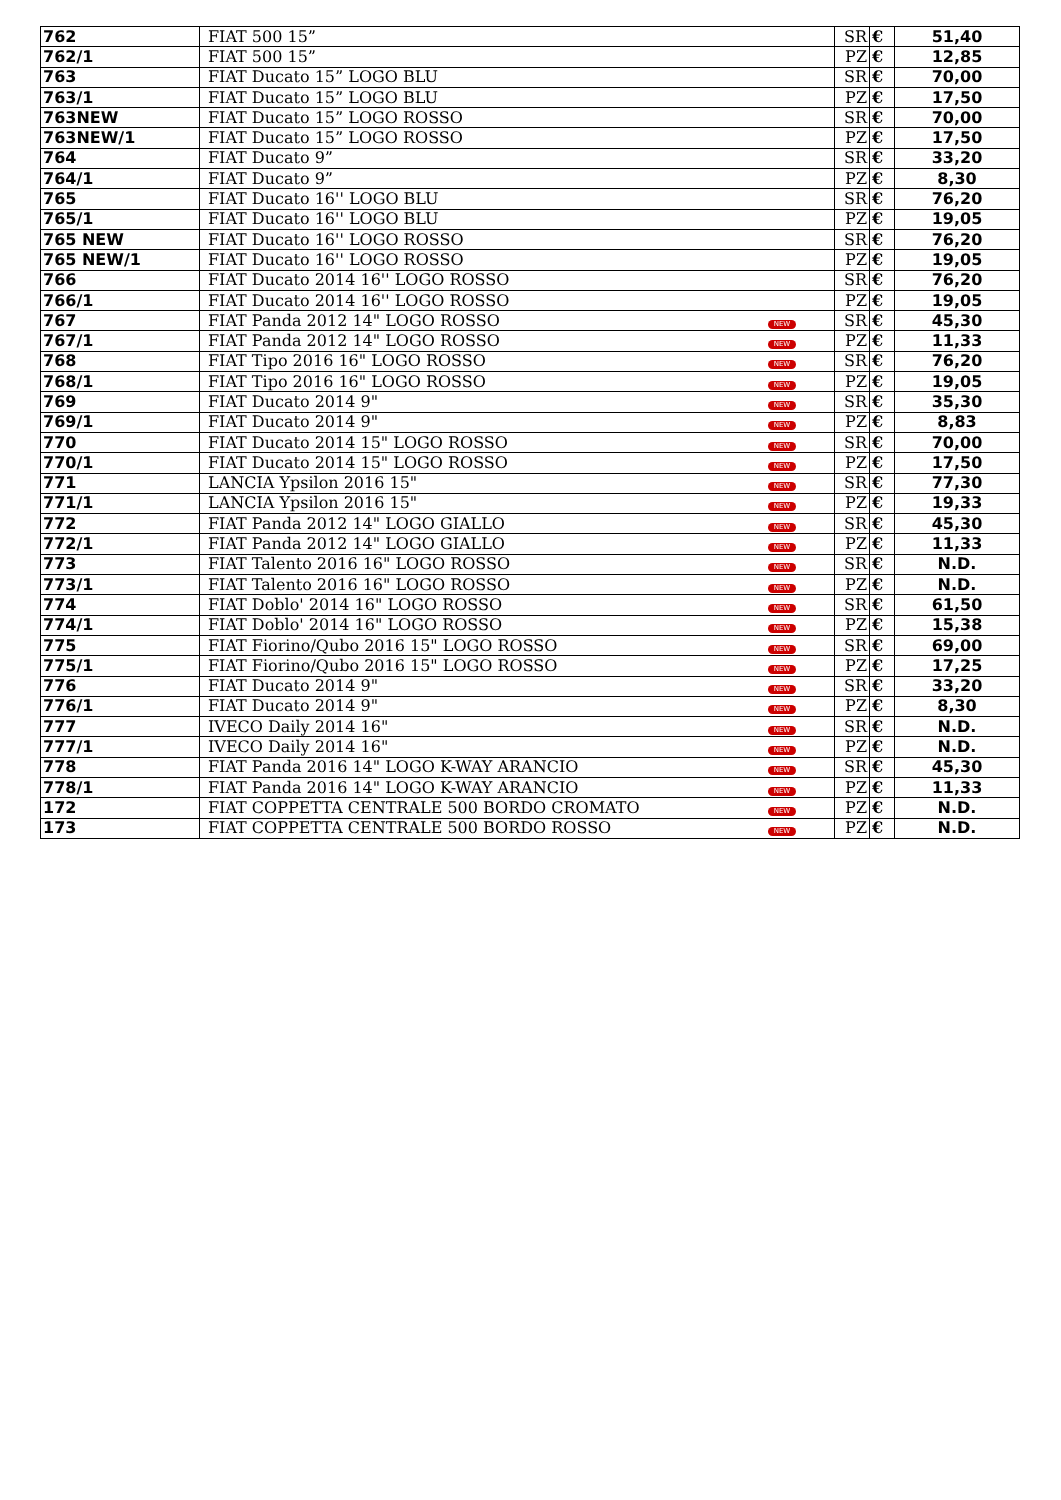| 762 | FIAT 500 15” | | SR | € | 51,40 |
| 762/1 | FIAT 500 15” | | PZ | € | 12,85 |
| 763 | FIAT Ducato 15” LOGO BLU | | SR | € | 70,00 |
| 763/1 | FIAT Ducato 15” LOGO BLU | | PZ | € | 17,50 |
| 763NEW | FIAT Ducato 15” LOGO ROSSO | | SR | € | 70,00 |
| 763NEW/1 | FIAT Ducato 15” LOGO ROSSO | | PZ | € | 17,50 |
| 764 | FIAT Ducato 9” | | SR | € | 33,20 |
| 764/1 | FIAT Ducato 9” | | PZ | € | 8,30 |
| 765 | FIAT Ducato 16'' LOGO BLU | | SR | € | 76,20 |
| 765/1 | FIAT Ducato 16'' LOGO BLU | | PZ | € | 19,05 |
| 765 NEW | FIAT Ducato 16'' LOGO ROSSO | | SR | € | 76,20 |
| 765 NEW/1 | FIAT Ducato 16'' LOGO ROSSO | | PZ | € | 19,05 |
| 766 | FIAT Ducato 2014 16'' LOGO ROSSO | | SR | € | 76,20 |
| 766/1 | FIAT Ducato 2014 16'' LOGO ROSSO | | PZ | € | 19,05 |
| 767 | FIAT Panda 2012 14" LOGO ROSSO | NEW | SR | € | 45,30 |
| 767/1 | FIAT Panda 2012 14" LOGO ROSSO | NEW | PZ | € | 11,33 |
| 768 | FIAT Tipo 2016 16" LOGO ROSSO | NEW | SR | € | 76,20 |
| 768/1 | FIAT Tipo 2016 16" LOGO ROSSO | NEW | PZ | € | 19,05 |
| 769 | FIAT Ducato 2014 9" | NEW | SR | € | 35,30 |
| 769/1 | FIAT Ducato 2014 9" | NEW | PZ | € | 8,83 |
| 770 | FIAT Ducato 2014 15" LOGO ROSSO | NEW | SR | € | 70,00 |
| 770/1 | FIAT Ducato 2014 15" LOGO ROSSO | NEW | PZ | € | 17,50 |
| 771 | LANCIA Ypsilon 2016 15" | NEW | SR | € | 77,30 |
| 771/1 | LANCIA Ypsilon 2016 15" | NEW | PZ | € | 19,33 |
| 772 | FIAT Panda 2012 14" LOGO GIALLO | NEW | SR | € | 45,30 |
| 772/1 | FIAT Panda 2012 14" LOGO GIALLO | NEW | PZ | € | 11,33 |
| 773 | FIAT Talento 2016 16" LOGO ROSSO | NEW | SR | € | N.D. |
| 773/1 | FIAT Talento 2016 16" LOGO ROSSO | NEW | PZ | € | N.D. |
| 774 | FIAT Doblo' 2014 16" LOGO ROSSO | NEW | SR | € | 61,50 |
| 774/1 | FIAT Doblo' 2014 16" LOGO ROSSO | NEW | PZ | € | 15,38 |
| 775 | FIAT Fiorino/Qubo 2016 15" LOGO ROSSO | NEW | SR | € | 69,00 |
| 775/1 | FIAT Fiorino/Qubo 2016 15" LOGO ROSSO | NEW | PZ | € | 17,25 |
| 776 | FIAT Ducato 2014 9" | NEW | SR | € | 33,20 |
| 776/1 | FIAT Ducato 2014 9" | NEW | PZ | € | 8,30 |
| 777 | IVECO Daily 2014 16" | NEW | SR | € | N.D. |
| 777/1 | IVECO Daily 2014 16" | NEW | PZ | € | N.D. |
| 778 | FIAT Panda 2016 14" LOGO K-WAY ARANCIO | NEW | SR | € | 45,30 |
| 778/1 | FIAT Panda 2016 14" LOGO K-WAY ARANCIO | NEW | PZ | € | 11,33 |
| 172 | FIAT COPPETTA CENTRALE 500 BORDO CROMATO | NEW | PZ | € | N.D. |
| 173 | FIAT COPPETTA CENTRALE 500 BORDO ROSSO | NEW | PZ | € | N.D. |